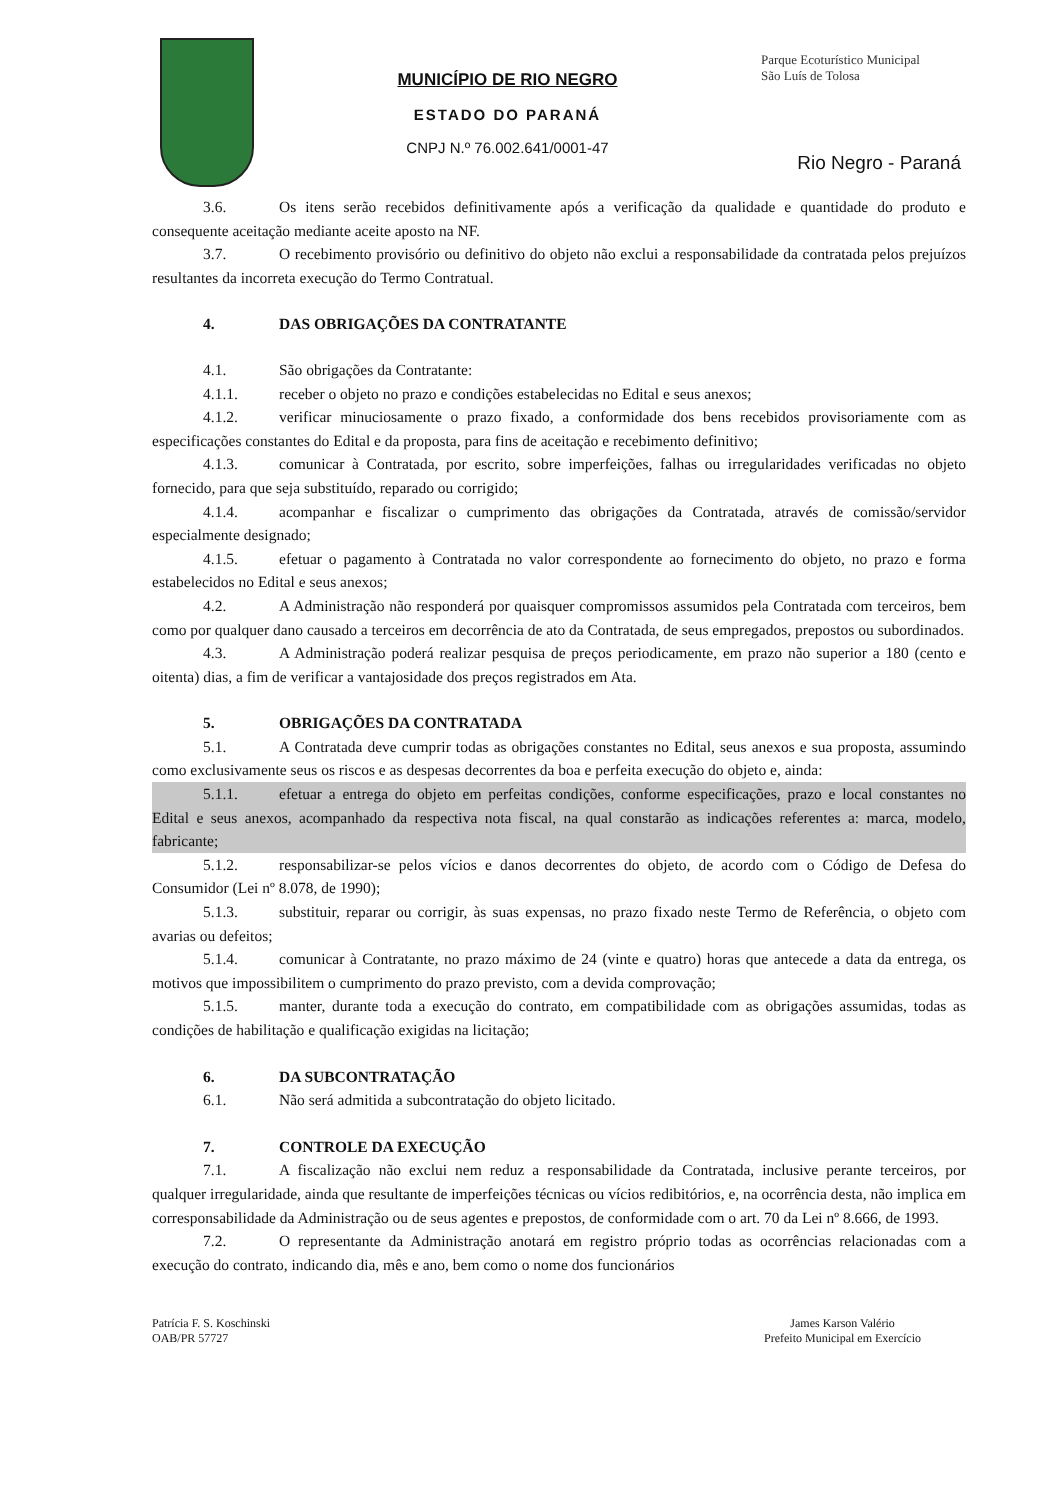MUNICÍPIO DE RIO NEGRO
ESTADO DO PARANÁ
CNPJ N.º 76.002.641/0001-47
Parque Ecoturístico Municipal
São Luís de Tolosa
Rio Negro - Paraná
3.6. Os itens serão recebidos definitivamente após a verificação da qualidade e quantidade do produto e consequente aceitação mediante aceite aposto na NF.
3.7. O recebimento provisório ou definitivo do objeto não exclui a responsabilidade da contratada pelos prejuízos resultantes da incorreta execução do Termo Contratual.
4. DAS OBRIGAÇÕES DA CONTRATANTE
4.1. São obrigações da Contratante:
4.1.1. receber o objeto no prazo e condições estabelecidas no Edital e seus anexos;
4.1.2. verificar minuciosamente o prazo fixado, a conformidade dos bens recebidos provisoriamente com as especificações constantes do Edital e da proposta, para fins de aceitação e recebimento definitivo;
4.1.3. comunicar à Contratada, por escrito, sobre imperfeições, falhas ou irregularidades verificadas no objeto fornecido, para que seja substituído, reparado ou corrigido;
4.1.4. acompanhar e fiscalizar o cumprimento das obrigações da Contratada, através de comissão/servidor especialmente designado;
4.1.5. efetuar o pagamento à Contratada no valor correspondente ao fornecimento do objeto, no prazo e forma estabelecidos no Edital e seus anexos;
4.2. A Administração não responderá por quaisquer compromissos assumidos pela Contratada com terceiros, bem como por qualquer dano causado a terceiros em decorrência de ato da Contratada, de seus empregados, prepostos ou subordinados.
4.3. A Administração poderá realizar pesquisa de preços periodicamente, em prazo não superior a 180 (cento e oitenta) dias, a fim de verificar a vantajosidade dos preços registrados em Ata.
5. OBRIGAÇÕES DA CONTRATADA
5.1. A Contratada deve cumprir todas as obrigações constantes no Edital, seus anexos e sua proposta, assumindo como exclusivamente seus os riscos e as despesas decorrentes da boa e perfeita execução do objeto e, ainda:
5.1.1. efetuar a entrega do objeto em perfeitas condições, conforme especificações, prazo e local constantes no Edital e seus anexos, acompanhado da respectiva nota fiscal, na qual constarão as indicações referentes a: marca, modelo, fabricante;
5.1.2. responsabilizar-se pelos vícios e danos decorrentes do objeto, de acordo com o Código de Defesa do Consumidor (Lei nº 8.078, de 1990);
5.1.3. substituir, reparar ou corrigir, às suas expensas, no prazo fixado neste Termo de Referência, o objeto com avarias ou defeitos;
5.1.4. comunicar à Contratante, no prazo máximo de 24 (vinte e quatro) horas que antecede a data da entrega, os motivos que impossibilitem o cumprimento do prazo previsto, com a devida comprovação;
5.1.5. manter, durante toda a execução do contrato, em compatibilidade com as obrigações assumidas, todas as condições de habilitação e qualificação exigidas na licitação;
6. DA SUBCONTRATAÇÃO
6.1. Não será admitida a subcontratação do objeto licitado.
7. CONTROLE DA EXECUÇÃO
7.1. A fiscalização não exclui nem reduz a responsabilidade da Contratada, inclusive perante terceiros, por qualquer irregularidade, ainda que resultante de imperfeições técnicas ou vícios redibitórios, e, na ocorrência desta, não implica em corresponsabilidade da Administração ou de seus agentes e prepostos, de conformidade com o art. 70 da Lei nº 8.666, de 1993.
7.2. O representante da Administração anotará em registro próprio todas as ocorrências relacionadas com a execução do contrato, indicando dia, mês e ano, bem como o nome dos funcionários
Patrícia F. S. Koschinski
OAB/PR 57727
James Karson Valério
Prefeito Municipal em Exercício